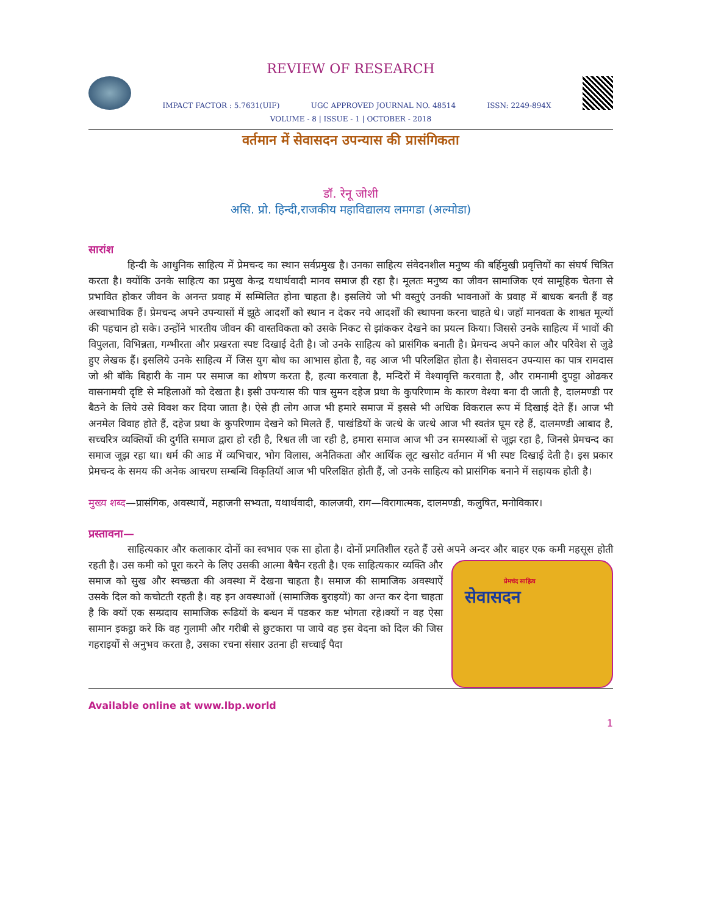REVIEW OF RESEARCH
IMPACT FACTOR : 5.7631(UIF) UGC APPROVED JOURNAL NO. 48514 ISSN: 2249-894X
VOLUME - 8 | ISSUE - 1 | OCTOBER - 2018
वर्तमान में सेवासदन उपन्यास की प्रासंगिकता
डॉ. रेनू जोशी
असि. प्रो. हिन्दी,राजकीय महाविद्यालय लमगडा (अल्मोडा)
सारांश
हिन्दी के आधुनिक साहित्य में प्रेमचन्द का स्थान सर्वप्रमुख है। उनका साहित्य संवेदनशील मनुष्य की बर्हिमुखी प्रवृत्तियों का संघर्ष चित्रित करता है। क्योंकि उनके साहित्य का प्रमुख केन्द्र यथार्थवादी मानव समाज ही रहा है। मूलतः मनुष्य का जीवन सामाजिक एवं सामूहिक चेतना से प्रभावित होकर जीवन के अनन्त प्रवाह में सम्मिलित होना चाहता है। इसलिये जो भी वस्तुएं उनकी भावनाओं के प्रवाह में बाधक बनती हैं वह अस्वाभाविक हैं। प्रेमचन्द अपने उपन्यासों में झूठे आदर्शों को स्थान न देकर नये आदर्शों की स्थापना करना चाहते थे। जहॉ मानवता के शाश्वत मूल्यों की पहचान हो सके। उन्होंने भारतीय जीवन की वास्तविकता को उसके निकट से झांककर देखने का प्रयत्न किया। जिससे उनके साहित्य में भावों की विपुलता, विभिन्नता, गम्भीरता और प्रखरता स्पष्ट दिखाई देती है। जो उनके साहित्य को प्रासंगिक बनाती है। प्रेमचन्द अपने काल और परिवेश से जुडे हुए लेखक हैं। इसलिये उनके साहित्य में जिस युग बोध का आभास होता है, वह आज भी परिलक्षित होता है। सेवासदन उपन्यास का पात्र रामदास जो श्री बॉके बिहारी के नाम पर समाज का शोषण करता है, हत्या करवाता है, मन्दिरों में वेश्यावृत्ति करवाता है, और रामनामी दुपट्टा ओढकर वासनामयी दृष्टि से महिलाओं को देखता है। इसी उपन्यास की पात्र सुमन दहेज प्रथा के कुपरिणाम के कारण वेश्या बना दी जाती है, दालमण्डी पर बैठने के लिये उसे विवश कर दिया जाता है। ऐसे ही लोग आज भी हमारे समाज में इससे भी अधिक विकराल रूप में दिखाई देते हैं। आज भी अनमेल विवाह होते हैं, दहेज प्रथा के कुपरिणाम देखने को मिलते हैं, पाखंडियों के जत्थे के जत्थे आज भी स्वतंत्र घूम रहे हैं, दालमण्डी आबाद है, सच्चरित्र व्यक्तियों की दुर्गति समाज द्वारा हो रही है, रिश्वत ली जा रही है, हमारा समाज आज भी उन समस्याओं से जूझ रहा है, जिनसे प्रेमचन्द का समाज जूझ रहा था। धर्म की आड में व्यभिचार, भोग विलास, अनैतिकता और आर्थिक लूट खसोट वर्तमान में भी स्पष्ट दिखाई देती है। इस प्रकार प्रेमचन्द के समय की अनेक आचरण सम्बन्धि विकृतियॉ आज भी परिलक्षित होती हैं, जो उनके साहित्य को प्रासंगिक बनाने में सहायक होती है।
मुख्य शब्द—प्रासंगिक, अवस्थायें, महाजनी सभ्यता, यथार्थवादी, कालजयी, राग—विरागात्मक, दालमण्डी, कलुषित, मनोविकार।
प्रस्तावना—
साहित्यकार और कलाकार दोनों का स्वभाव एक सा होता है। दोनों प्रगतिशील रहते हैं उसे अपने अन्दर और बाहर एक कमी महसूस होती रहती है। उस कमी को पूरा करने के लिए उसकी आत्मा बैचैन रहती प्रेमचंद साहित्य
सेवासदन है। एक साहित्यकार व्यक्ति और समाज को सुख और स्वच्छता की अवस्था में देखना चाहता है। समाज की सामाजिक अवस्थाऐं उसके दिल को कचोटती रहती है। वह इन अवस्थाओं (सामाजिक बुराइयों) का अन्त कर देना चाहता है कि क्यों एक सम्प्रदाय सामाजिक रूढियों के बन्धन में पडकर कष्ट भोगता रहे।क्यों न वह ऐसा सामान इकट्ठा करे कि वह गुलामी और गरीबी से छुटकारा पा जाये वह इस वेदना को दिल की जिस गहराइयों से अनुभव करता है, उसका रचना संसार उतना ही सच्चाई पैदा
Available online at www.lbp.world
1